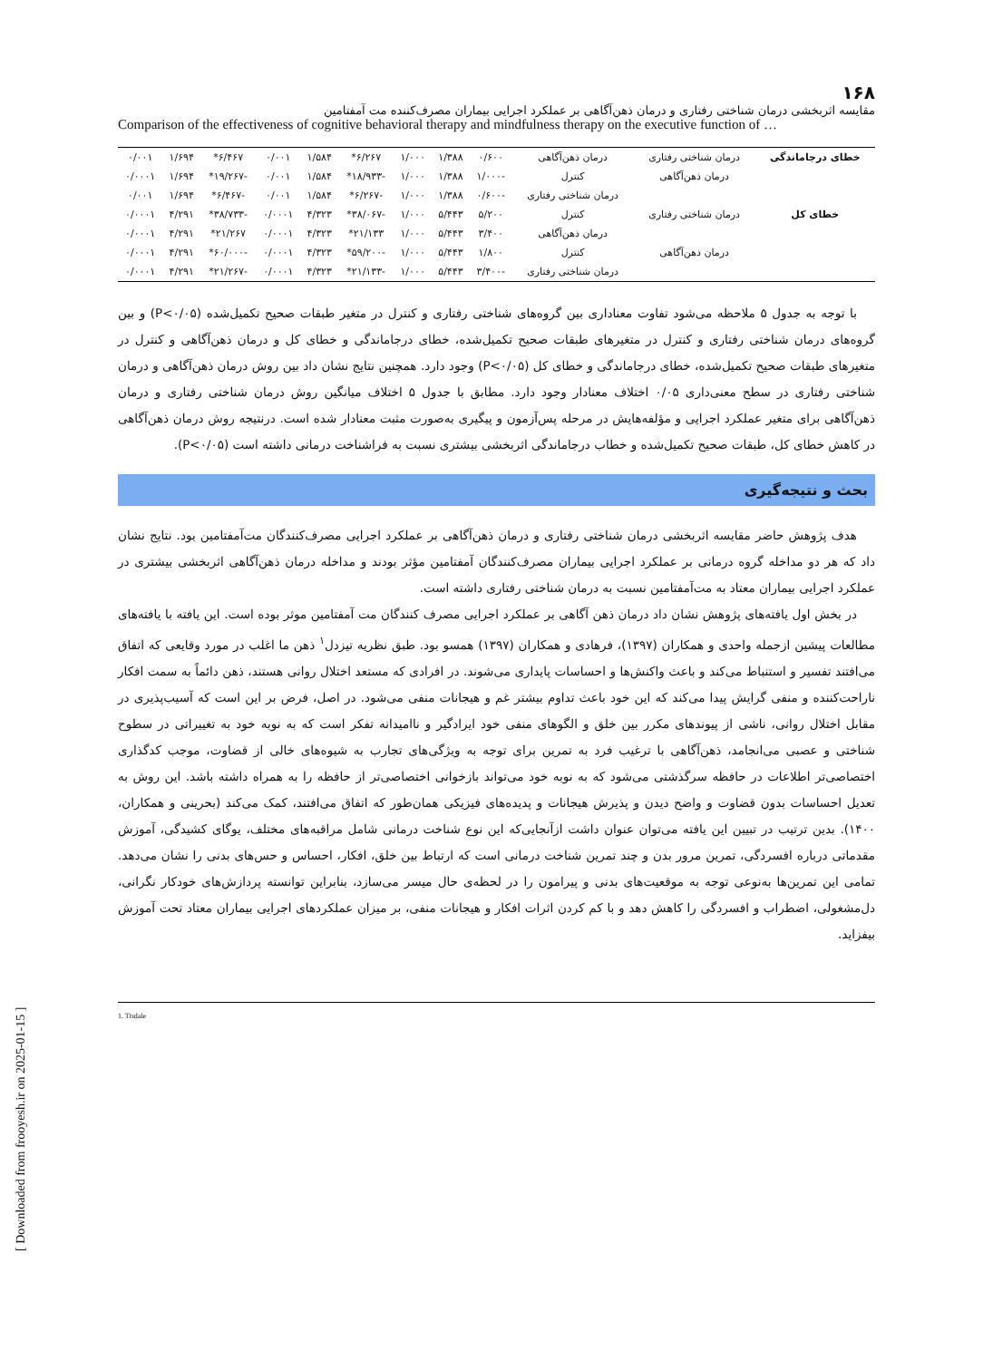۱۶۸
مقایسه اثربخشی درمان شناختی رفتاری و درمان ذهن‌آگاهی بر عملکرد اجرایی بیماران مصرف‌کننده مت آمفتامین
Comparison of the effectiveness of cognitive behavioral therapy and mindfulness therapy on the executive function of …
| خطای درجاماندگی | درمان شناختی رفتاری | درمان ذهن‌آگاهی | ۰/۶۰۰ | ۱/۳۸۸ | ۱/۰۰۰ | ۶/۲۶۷* | ۱/۵۸۴ | ۰/۰۰۱ | ۶/۴۶۷* | ۱/۶۹۴ | ۰/۰۰۱ |
| | درمان ذهن‌آگاهی | کنترل | -۱/۰۰۰ | ۱/۳۸۸ | ۱/۰۰۰ | -۱۸/۹۳۳* | ۱/۵۸۴ | ۰/۰۰۱ | -۱۹/۲۶۷* | ۱/۶۹۴ | ۰/۰۰۰۱ |
| | | درمان شناختی رفتاری | -۰/۶۰۰ | ۱/۳۸۸ | ۱/۰۰۰ | -۶/۲۶۷* | ۱/۵۸۴ | ۰/۰۰۱ | -۶/۴۶۷* | ۱/۶۹۴ | ۰/۰۰۱ |
| خطای کل | درمان شناختی رفتاری | کنترل | ۵/۲۰۰ | ۵/۴۴۳ | ۱/۰۰۰ | -۳۸/۰۶۷* | ۴/۳۲۳ | ۰/۰۰۰۱ | -۳۸/۷۳۳* | ۴/۲۹۱ | ۰/۰۰۰۱ |
| | | درمان ذهن‌آگاهی | ۳/۴۰۰ | ۵/۴۴۳ | ۱/۰۰۰ | ۲۱/۱۳۳* | ۴/۳۲۳ | ۰/۰۰۰۱ | ۲۱/۲۶۷* | ۴/۲۹۱ | ۰/۰۰۰۱ |
| | درمان ذهن‌آگاهی | کنترل | ۱/۸۰۰ | ۵/۴۴۳ | ۱/۰۰۰ | -۵۹/۲۰۰* | ۴/۳۲۳ | ۰/۰۰۰۱ | -۶۰/۰۰۰* | ۴/۲۹۱ | ۰/۰۰۰۱ |
| | | درمان شناختی رفتاری | -۳/۴۰۰ | ۵/۴۴۳ | ۱/۰۰۰ | -۲۱/۱۳۳* | ۴/۳۲۳ | ۰/۰۰۰۱ | -۲۱/۲۶۷* | ۴/۲۹۱ | ۰/۰۰۰۱ |
با توجه به جدول ۵ ملاحظه می‌شود تفاوت معناداری بین گروه‌های شناختی رفتاری و کنترل در متغیر طبقات صحیح تکمیل‌شده (P<۰/۰۵) و بین گروه‌های درمان شناختی رفتاری و کنترل در متغیرهای طبقات صحیح تکمیل‌شده، خطای درجاماندگی و خطای کل و درمان ذهن‌آگاهی و کنترل در متغیرهای طبقات صحیح تکمیل‌شده، خطای درجاماندگی و خطای کل (P<۰/۰۵) وجود دارد. همچنین نتایج نشان داد بین روش درمان ذهن‌آگاهی و درمان شناختی رفتاری در سطح معنی‌داری ۰/۰۵ اختلاف معنادار وجود دارد. مطابق با جدول ۵ اختلاف میانگین روش درمان شناختی رفتاری و درمان ذهن‌آگاهی برای متغیر عملکرد اجرایی و مؤلفه‌هایش در مرحله پس‌آزمون و پیگیری به‌صورت مثبت معنادار شده است. درنتیجه روش درمان ذهن‌آگاهی در کاهش خطای کل، طبقات صحیح تکمیل‌شده و خطاب درجاماندگی اثربخشی بیشتری نسبت به فراشناخت درمانی داشته است (P<۰/۰۵).
بحث و نتیجه‌گیری
هدف پژوهش حاضر مقایسه اثربخشی درمان شناختی رفتاری و درمان ذهن‌آگاهی بر عملکرد اجرایی مصرف‌کنندگان مت‌آمفتامین بود. نتایج نشان داد که هر دو مداخله گروه درمانی بر عملکرد اجرایی بیماران مصرف‌کنندگان آمفتامین مؤثر بودند و مداخله درمان ذهن‌آگاهی اثربخشی بیشتری در عملکرد اجرایی بیماران معتاد به مت‌آمفتامین نسبت به درمان شناختی رفتاری داشته است.
در بخش اول یافته‌های پژوهش نشان داد درمان ذهن آگاهی بر عملکرد اجرایی مصرف کنندگان مت آمفتامین موثر بوده است. این یافته با یافته‌های مطالعات پیشین ازجمله واحدی و همکاران (۱۳۹۷)، فرهادی و همکاران (۱۳۹۷) همسو بود. طبق نظریه تیزدل<sup>۱</sup> ذهن ما اغلب در مورد وقایعی که اتفاق می‌افتند تفسیر و استنباط می‌کند و باعث واکنش‌ها و احساسات پایداری می‌شوند. در افرادی که مستعد اختلال روانی هستند، ذهن دائماً به سمت افکار ناراحت‌کننده و منفی گرایش پیدا می‌کند که این خود باعث تداوم بیشتر غم و هیجانات منفی می‌شود. در اصل، فرض بر این است که آسیب‌پذیری در مقابل اختلال روانی، ناشی از پیوندهای مکرر بین خلق و الگوهای منفی خود ایرادگیر و ناامیدانه تفکر است که به نوبه خود به تغییراتی در سطوح شناختی و عصبی می‌انجامد، ذهن‌آگاهی با ترغیب فرد به تمرین برای توجه به ویژگی‌های تجارب به شیوه‌های خالی از قضاوت، موجب کدگذاری اختصاصی‌تر اطلاعات در حافظه سرگذشتی می‌شود که به نوبه خود می‌تواند بازخوانی اختصاصی‌تر از حافظه را به همراه داشته باشد. این روش به تعدیل احساسات بدون قضاوت و واضح دیدن و پذیرش هیجانات و پدیده‌های فیزیکی همان‌طور که اتفاق می‌افتند، کمک می‌کند (بحرینی و همکاران، ۱۴۰۰). بدین ترتیب در تبیین این یافته می‌توان عنوان داشت ازآنجایی‌که این نوع شناخت درمانی شامل مراقبه‌های مختلف، یوگای کشیدگی، آموزش مقدماتی درباره افسردگی، تمرین مرور بدن و چند تمرین شناخت درمانی است که ارتباط بین خلق، افکار، احساس و حس‌های بدنی را نشان می‌دهد. تمامی این تمرین‌ها به‌نوعی توجه به موقعیت‌های بدنی و پیرامون را در لحظه‌ی حال میسر می‌سازد، بنابراین توانسته پردازش‌های خودکار نگرانی، دل‌مشغولی، اضطراب و افسردگی را کاهش دهد و با کم کردن اثرات افکار و هیجانات منفی، بر میزان عملکردهای اجرایی بیماران معتاد تحت آموزش بیفزاید.
1. Tisdale
[ Downloaded from frooyesh.ir on 2025-01-15 ]